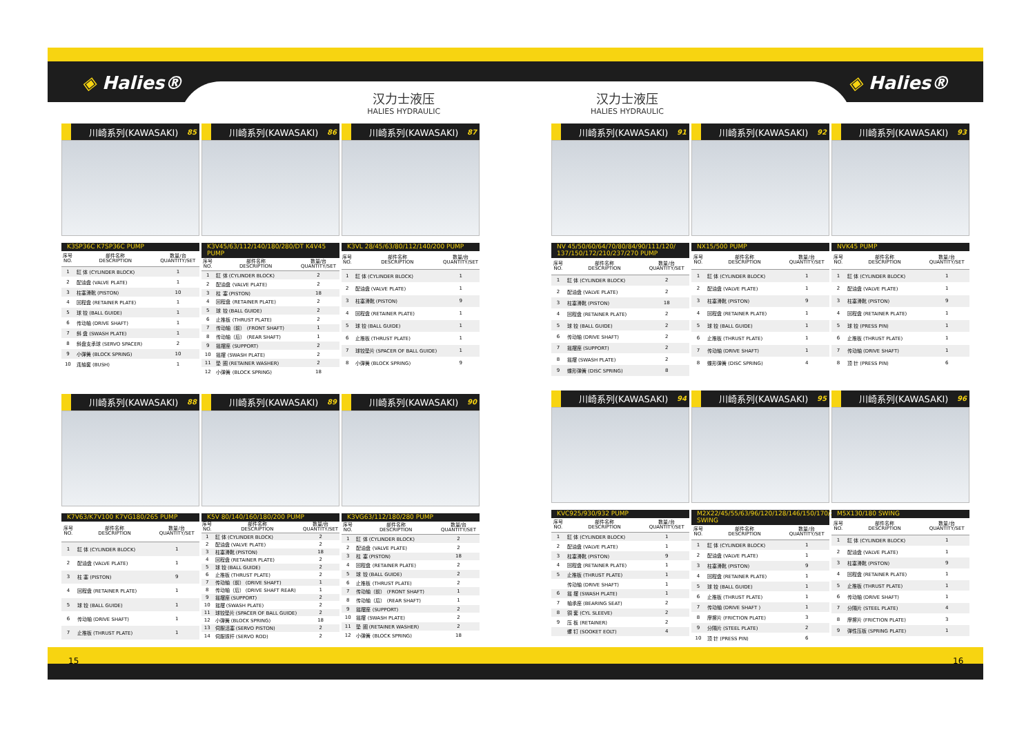◈ Halies®
汉力士液压
HALIES HYDRAULIC
汉力士液压
HALIES HYDRAULIC
◈ Halies®
川崎系列(KAWASAKI) 85
K3SP36C K7SP36C PUMP
| 序号 NO. | 部件名称 DESCRIPTION | 数量/台 QUANTITY/SET |
| --- | --- | --- |
| 1 | 缸 体 (CYLINDER BLOCK) | 1 |
| 2 | 配油盘 (VALVE PLATE) | 1 |
| 3 | 柱塞滑靴 (PISTON) | 10 |
| 4 | 回程盘 (RETAINER PLATE) | 1 |
| 5 | 球 铰 (BALL GUIDE) | 1 |
| 6 | 传动轴 (DRIVE SHAFT) | 1 |
| 7 | 斜 盘 (SWASH PLATE) | 1 |
| 8 | 斜盘支承球 (SERVO SPACER) | 2 |
| 9 | 小弹簧 (BLOCK SPRING) | 10 |
| 10 | 连轴套 (BUSH) | 1 |
川崎系列(KAWASAKI) 86
K3V45/63/112/140/180/280/DT K4V45 PUMP
| 序号 NO. | 部件名称 DESCRIPTION | 数量/台 QUANTITY/SET |
| --- | --- | --- |
| 1 | 缸 体 (CYLINDER BLOCK) | 2 |
| 2 | 配油盘 (VALVE PLATE) | 2 |
| 3 | 柱 塞 (PISTON) | 18 |
| 4 | 回程盘 (RETAINER PLATE) | 2 |
| 5 | 球 铰 (BALL GUIDE) | 2 |
| 6 | 止推板 (THRUST PLATE) | 2 |
| 7 | 传动轴（前） (FRONT SHAFT) | 1 |
| 8 | 传动轴（后） (REAR SHAFT) | 1 |
| 9 | 摇摆座 (SUPPORT) | 2 |
| 10 | 摇摆 (SWASH PLATE) | 2 |
| 11 | 垫 圈 (RETAINER WASHER) | 2 |
| 12 | 小弹簧 (BLOCK SPRING) | 18 |
川崎系列(KAWASAKI) 87
K3VL 28/45/63/80/112/140/200 PUMP
| 序号 NO. | 部件名称 DESCRIPTION | 数量/台 QUANTITY/SET |
| --- | --- | --- |
| 1 | 缸 体 (CYLINDER BLOCK) | 1 |
| 2 | 配油盘 (VALVE PLATE) | 1 |
| 3 | 柱塞滑靴 (PISTON) | 9 |
| 4 | 回程盘 (RETAINER PLATE) | 1 |
| 5 | 球 铰 (BALL GUIDE) | 1 |
| 6 | 止推板 (THRUST PLATE) | 1 |
| 7 | 球铰垫片 (SPACER OF BALL GUIDE) | 1 |
| 8 | 小弹簧 (BLOCK SPRING) | 9 |
川崎系列(KAWASAKI) 88
K7V63/K7V100 K7VG180/265 PUMP
| 序号 NO. | 部件名称 DESCRIPTION | 数量/台 QUANTITY/SET |
| --- | --- | --- |
| 1 | 缸 体 (CYLINDER BLOCK) | 1 |
| 2 | 配油盘 (VALVE PLATE) | 1 |
| 3 | 柱 塞 (PISTON) | 9 |
| 4 | 回程盘 (RETAINER PLATE) | 1 |
| 5 | 球 铰 (BALL GUIDE) | 1 |
| 6 | 传动轴 (DRIVE SHAFT) | 1 |
| 7 | 止推板 (THRUST PLATE) | 1 |
川崎系列(KAWASAKI) 89
K5V 80/140/160/180/200 PUMP
| 序号 NO. | 部件名称 DESCRIPTION | 数量/台 QUANTITY/SET |
| --- | --- | --- |
| 1 | 缸 体 (CYLINDER BLOCK) | 2 |
| 2 | 配油盘 (VALVE PLATE) | 2 |
| 3 | 柱塞滑靴 (PISTON) | 18 |
| 4 | 回程盘 (RETAINER PLATE) | 2 |
| 5 | 球 铰 (BALL GUIDE) | 2 |
| 6 | 止推板 (THRUST PLATE) | 2 |
| 7 | 传动轴（前） (DRIVE SHAFT) | 1 |
| 8 | 传动轴（后） (DRIVE SHAFT REAR) | 1 |
| 9 | 摇摆座 (SUPPORT) | 2 |
| 10 | 摇摆 (SWASH PLATE) | 2 |
| 11 | 球铰垫片 (SPACER OF BALL GUIDE) | 2 |
| 12 | 小弹簧 (BLOCK SPRING) | 18 |
| 13 | 伺服活塞 (SERVO PISTON) | 2 |
| 14 | 伺服拨杆 (SERVO ROD) | 2 |
川崎系列(KAWASAKI) 90
K3VG63/112/180/280 PUMP
| 序号 NO. | 部件名称 DESCRIPTION | 数量/台 QUANTITY/SET |
| --- | --- | --- |
| 1 | 缸 体 (CYLINDER BLOCK) | 2 |
| 2 | 配油盘 (VALVE PLATE) | 2 |
| 3 | 柱 塞 (PISTON) | 18 |
| 4 | 回程盘 (RETAINER PLATE) | 2 |
| 5 | 球 铰 (BALL GUIDE) | 2 |
| 6 | 止推板 (THRUST PLATE) | 2 |
| 7 | 传动轴（前） (FRONT SHAFT) | 1 |
| 8 | 传动轴（后） (REAR SHAFT) | 1 |
| 9 | 摇摆座 (SUPPORT) | 2 |
| 10 | 摇摆 (SWASH PLATE) | 2 |
| 11 | 垫 圈 (RETAINER WASHER) | 2 |
| 12 | 小弹簧 (BLOCK SPRING) | 18 |
川崎系列(KAWASAKI) 91
NV 45/50/60/64/70/80/84/90/111/120/ 137/150/172/210/237/270 PUMP
| 序号 NO. | 部件名称 DESCRIPTION | 数量/台 QUANTITY/SET |
| --- | --- | --- |
| 1 | 缸 体 (CYLINDER BLOCK) | 2 |
| 2 | 配油盘 (VALVE PLATE) | 2 |
| 3 | 柱塞滑靴 (PISTON) | 18 |
| 4 | 回程盘 (RETAINER PLATE) | 2 |
| 5 | 球 铰 (BALL GUIDE) | 2 |
| 6 | 传动轴 (DRIVE SHAFT) | 2 |
| 7 | 摇摆座 (SUPPORT) | 2 |
| 8 | 摇摆 (SWASH PLATE) | 2 |
| 9 | 蝶形弹簧 (DISC SPRING) | 8 |
川崎系列(KAWASAKI) 92
NX15/500 PUMP
| 序号 NO. | 部件名称 DESCRIPTION | 数量/台 QUANTITY/SET |
| --- | --- | --- |
| 1 | 缸 体 (CYLINDER BLOCK) | 1 |
| 2 | 配油盘 (VALVE PLATE) | 1 |
| 3 | 柱塞滑靴 (PISTON) | 9 |
| 4 | 回程盘 (RETAINER PLATE) | 1 |
| 5 | 球 铰 (BALL GUIDE) | 1 |
| 6 | 止推板 (THRUST PLATE) | 1 |
| 7 | 传动轴 (DRIVE SHAFT) | 1 |
| 8 | 蝶形弹簧 (DISC SPRING) | 4 |
川崎系列(KAWASAKI) 93
NVK45 PUMP
| 序号 NO. | 部件名称 DESCRIPTION | 数量/台 QUANTITY/SET |
| --- | --- | --- |
| 1 | 缸 体 (CYLINDER BLOCK) | 1 |
| 2 | 配油盘 (VALVE PLATE) | 1 |
| 3 | 柱塞滑靴 (PISTON) | 9 |
| 4 | 回程盘 (RETAINER PLATE) | 1 |
| 5 | 球 铰 (PRESS PIN) | 1 |
| 6 | 止推板 (THRUST PLATE) | 1 |
| 7 | 传动轴 (DRIVE SHAFT) | 1 |
| 8 | 顶 针 (PRESS PIN) | 6 |
川崎系列(KAWASAKI) 94
KVC925/930/932 PUMP
| 序号 NO. | 部件名称 DESCRIPTION | 数量/台 QUANTITY/SET |
| --- | --- | --- |
| 1 | 缸 体 (CYLINDER BLOCK) | 1 |
| 2 | 配油盘 (VALVE PLATE) | 1 |
| 3 | 柱塞滑靴 (PISTON) | 9 |
| 4 | 回程盘 (RETAINER PLATE) | 1 |
| 5 | 止推板 (THRUST PLATE) | 1 |
| | 传动轴 (DRIVE SHAFT) | 1 |
| 6 | 摇 摆 (SWASH PLATE) | 1 |
| 7 | 轴承座 (BEARING SEAT) | 2 |
| 8 | 铜 套 (CYL SLEEVE) | 2 |
| 9 | 压 板 (RETAINER) | 2 |
| | 螺 钉 (SOOKET EOLT) | 4 |
川崎系列(KAWASAKI) 95
M2X22/45/55/63/96/120/128/146/150/170/210 SWING
| 序号 NO. | 部件名称 DESCRIPTION | 数量/台 QUANTITY/SET |
| --- | --- | --- |
| 1 | 缸 体 (CYLINDER BLOCK) | 1 |
| 2 | 配油盘 (VALVE PLATE) | 1 |
| 3 | 柱塞滑靴 (PISTON) | 9 |
| 4 | 回程盘 (RETAINER PLATE) | 1 |
| 5 | 球 铰 (BALL GUIDE) | 1 |
| 6 | 止推板 (THRUST PLATE) | 1 |
| 7 | 传动轴 (DRIVE SHAFT ) | 1 |
| 8 | 摩擦片 (FRICTION PLATE) | 3 |
| 9 | 分隔片 (STEEL PLATE) | 2 |
| 10 | 顶 针 (PRESS PIN) | 6 |
川崎系列(KAWASAKI) 96
M5X130/180 SWING
| 序号 NO. | 部件名称 DESCRIPTION | 数量/台 QUANTITY/SET |
| --- | --- | --- |
| 1 | 缸 体 (CYLINDER BLOCK) | 1 |
| 2 | 配油盘 (VALVE PLATE) | 1 |
| 3 | 柱塞滑靴 (PISTON) | 9 |
| 4 | 回程盘 (RETAINER PLATE) | 1 |
| 5 | 止推板 (THRUST PLATE) | 1 |
| 6 | 传动轴 (DRIVE SHAFT) | 1 |
| 7 | 分隔片 (STEEL PLATE) | 4 |
| 8 | 摩擦片 (FRICTION PLATE) | 3 |
| 9 | 弹性压板 (SPRING PLATE) | 1 |
15 16